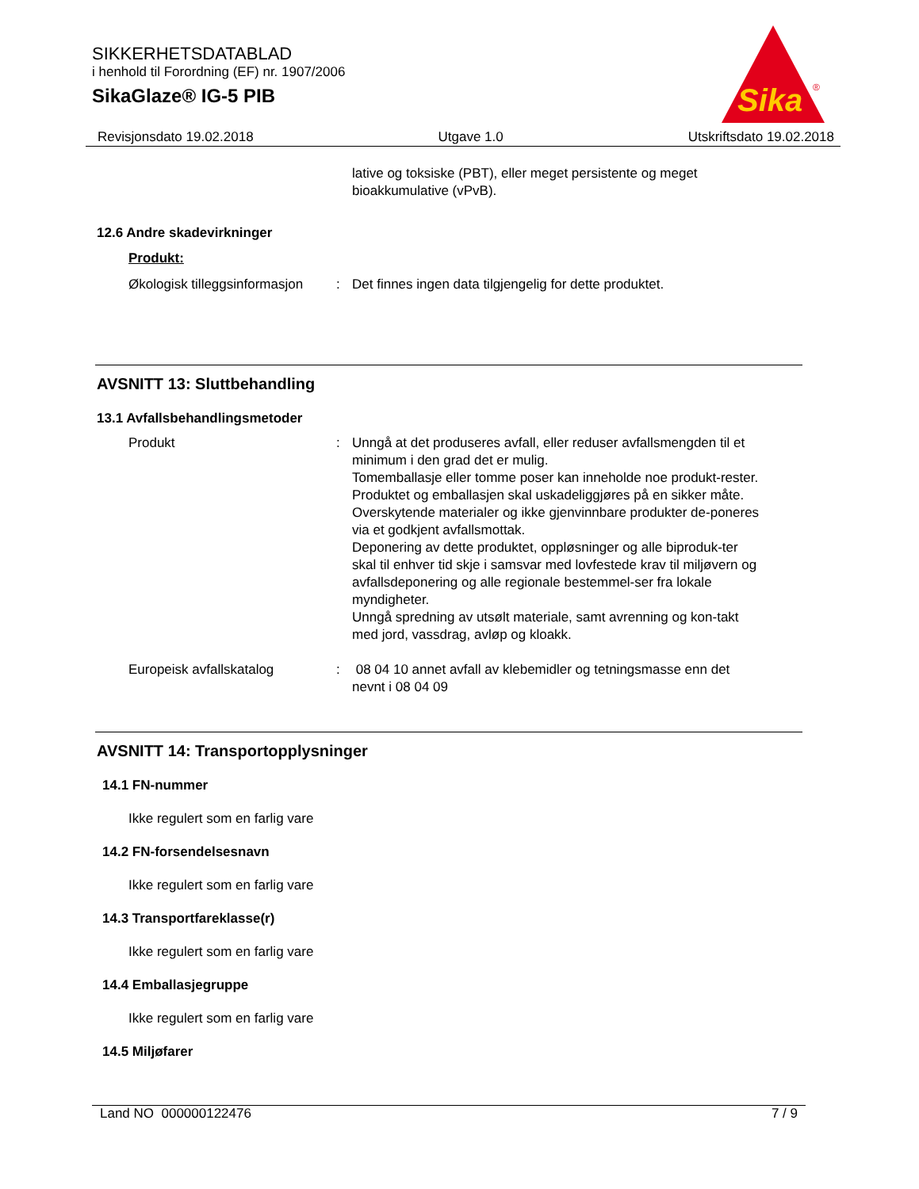SIKKERHETSDATABLAD
i henhold til Forordning (EF) nr. 1907/2006
SikaGlaze® IG-5 PIB
Sika
®
Revisjonsdato 19.02.2018 Utgave 1.0 Utskriftsdato 19.02.2018
lative og toksiske (PBT), eller meget persistente og meget bioakkumulative (vPvB).
12.6 Andre skadevirkninger
Produkt:
Økologisk tilleggsinformasjon
: Det finnes ingen data tilgjengelig for dette produktet.
AVSNITT 13: Sluttbehandling
13.1 Avfallsbehandlingsmetoder
Produkt : Unngå at det produseres avfall, eller reduser avfallsmengden til et minimum i den grad det er mulig.
Tomemballasje eller tomme poser kan inneholde noe produkt-rester.
Produktet og emballasjen skal uskadeliggjøres på en sikker måte.
Overskytende materialer og ikke gjenvinnbare produkter de-poneres via et godkjent avfallsmottak.
Deponering av dette produktet, oppløsninger og alle biproduk-ter skal til enhver tid skje i samsvar med lovfestede krav til miljøvern og avfallsdeponering og alle regionale bestemmel-ser fra lokale myndigheter.
Unngå spredning av utsølt materiale, samt avrenning og kon-takt med jord, vassdrag, avløp og kloakk.
Europeisk avfallskatalog : 08 04 10 annet avfall av klebemidler og tetningsmasse enn det nevnt i 08 04 09
AVSNITT 14: Transportopplysninger
14.1 FN-nummer
Ikke regulert som en farlig vare
14.2 FN-forsendelsesnavn
Ikke regulert som en farlig vare
14.3 Transportfareklasse(r)
Ikke regulert som en farlig vare
14.4 Emballasjegruppe
Ikke regulert som en farlig vare
14.5 Miljøfarer
Land NO 000000122476 7 / 9